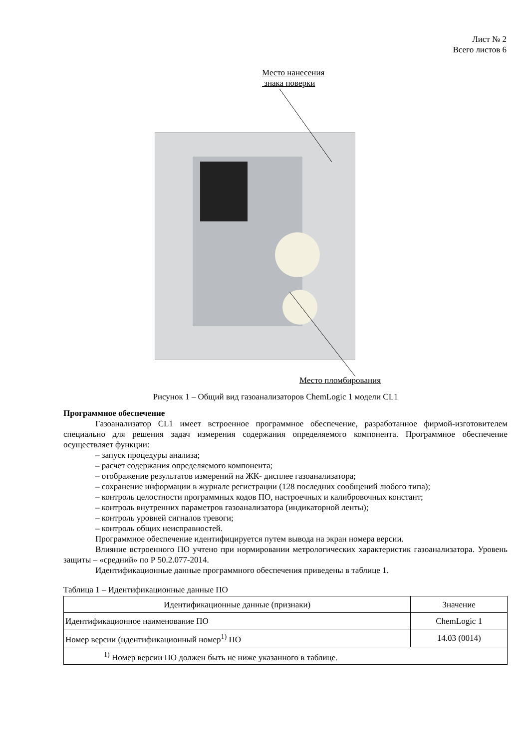Лист № 2
Всего листов 6
Место нанесения
знака поверки
Место пломбирования
Рисунок 1 – Общий вид газоанализаторов ChemLogic 1 модели CL1
Программное обеспечение
Газоанализатор CL1 имеет встроенное программное обеспечение, разработанное фирмой-изготовителем специально для решения задач измерения содержания определяемого компонента. Программное обеспечение осуществляет функции:
– запуск процедуры анализа;
– расчет содержания определяемого компонента;
– отображение результатов измерений на ЖК- дисплее газоанализатора;
– сохранение информации в журнале регистрации (128 последних сообщений любого типа);
– контроль целостности программных кодов ПО, настроечных и калибровочных констант;
– контроль внутренних параметров газоанализатора (индикаторной ленты);
– контроль уровней сигналов тревоги;
– контроль общих неисправностей.
Программное обеспечение идентифицируется путем вывода на экран номера версии.
Влияние встроенного ПО учтено при нормировании метрологических характеристик газоанализатора. Уровень защиты – «средний» по Р 50.2.077-2014.
Идентификационные данные программного обеспечения приведены в таблице 1.
Таблица 1 – Идентификационные данные ПО
| Идентификационные данные (признаки) | Значение |
| Идентификационное наименование ПО | ChemLogic 1 |
| Номер версии (идентификационный номер<sup>1)</sup> ПО | 14.03 (0014) |
| <sup>1)</sup> Номер версии ПО должен быть не ниже указанного в таблице. | |